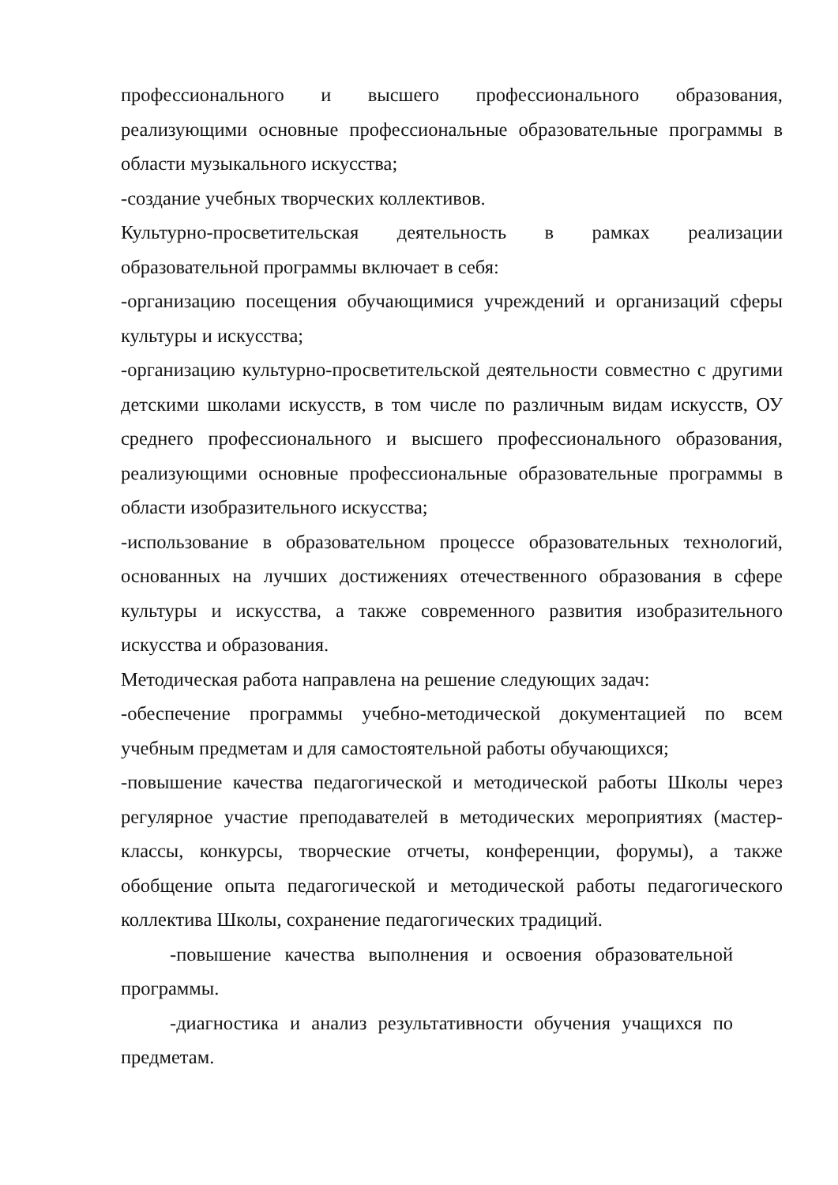профессионального и высшего профессионального образования, реализующими основные профессиональные образовательные программы в области музыкального искусства;
-создание учебных творческих коллективов.
Культурно-просветительская деятельность в рамках реализации образовательной программы включает в себя:
-организацию посещения обучающимися учреждений и организаций сферы культуры и искусства;
-организацию культурно-просветительской деятельности совместно с другими детскими школами искусств, в том числе по различным видам искусств, ОУ среднего профессионального и высшего профессионального образования, реализующими основные профессиональные образовательные программы в области изобразительного искусства;
-использование в образовательном процессе образовательных технологий, основанных на лучших достижениях отечественного образования в сфере культуры и искусства, а также современного развития изобразительного искусства и образования.
Методическая работа направлена на решение следующих задач:
-обеспечение программы учебно-методической документацией по всем учебным предметам и для самостоятельной работы обучающихся;
-повышение качества педагогической и методической работы Школы через регулярное участие преподавателей в методических мероприятиях (мастер-классы, конкурсы, творческие отчеты, конференции, форумы), а также обобщение опыта педагогической и методической работы педагогического коллектива Школы, сохранение педагогических традиций.
-повышение качества выполнения и освоения образовательной программы.
-диагностика и анализ результативности обучения учащихся по предметам.